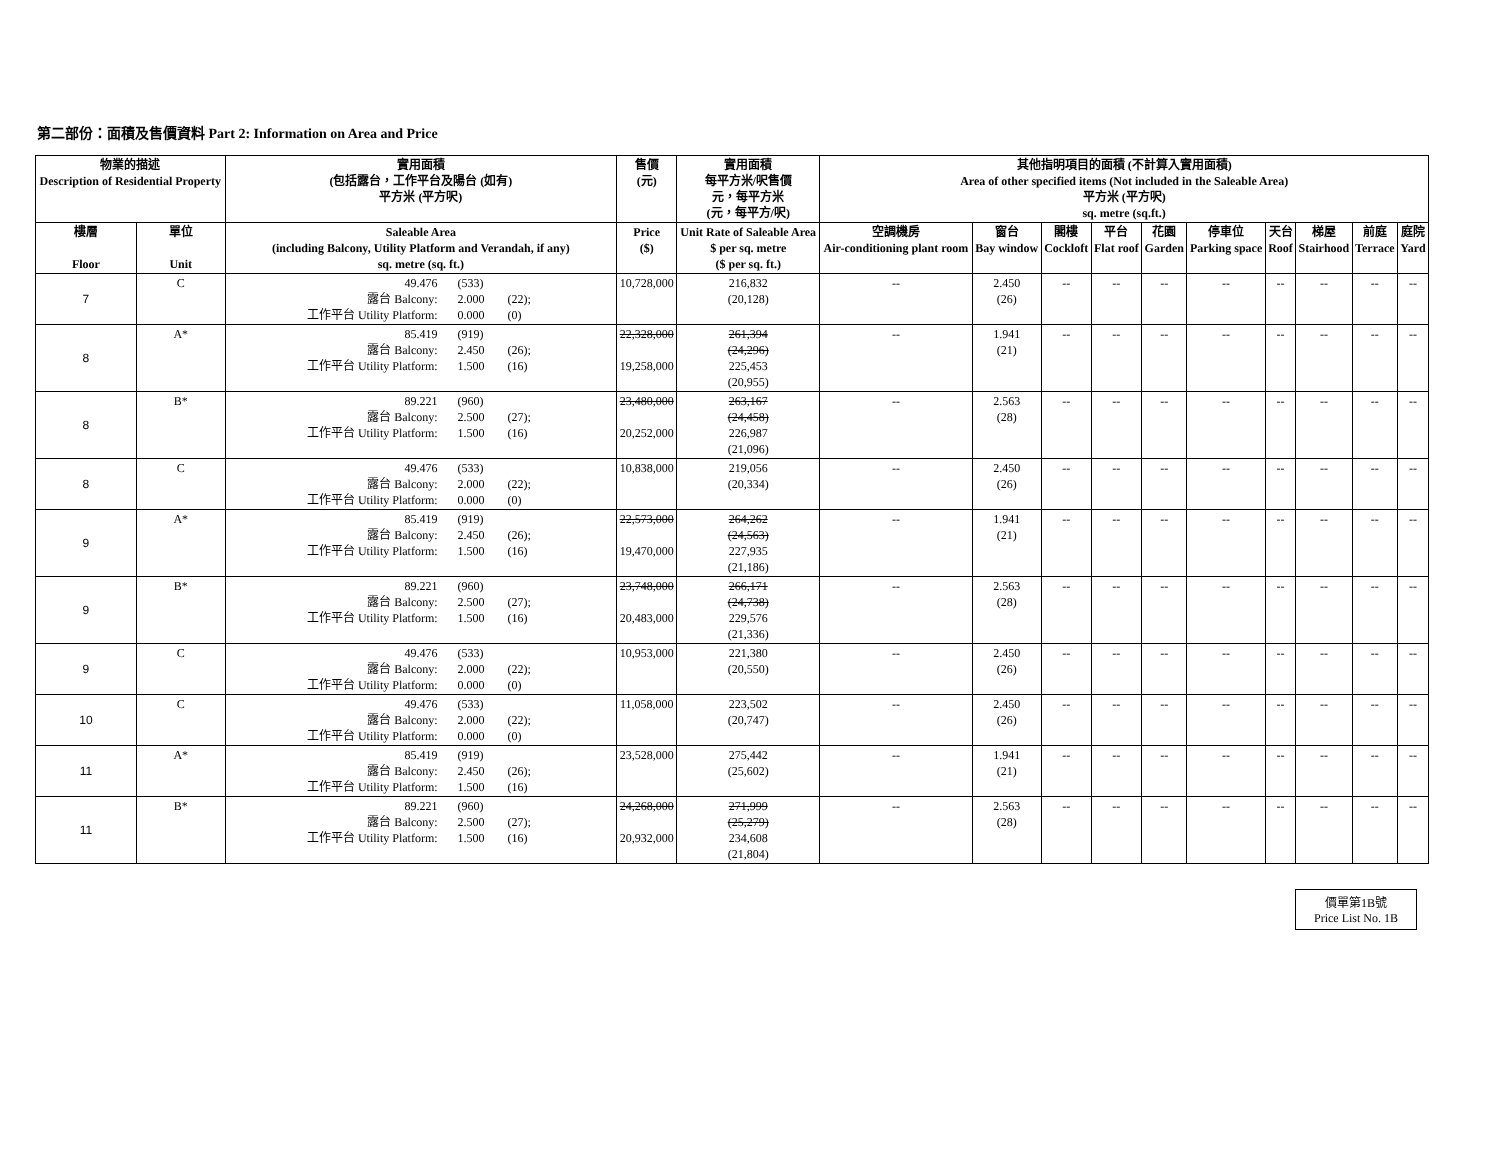第二部份：面積及售價資料 Part 2: Information on Area and Price
| 物業的描述 Description of Residential Property | | 實用面積 (包括露台，工作平台及陽台 (如有) 平方米 (平方呎) | 售價 (元) | 實用面積 每平方米/呎售價 元，每平方米 (元，每平方/呎) | 其他指明項目的面積 (不計算入實用面積) Area of other specified items (Not included in the Saleable Area) 平方米 (平方呎) sq. metre (sq.ft.) | | | | | | | | | |
| --- | --- | --- | --- | --- | --- | --- | --- | --- | --- | --- | --- | --- | --- | --- |
| 樓層 Floor | 單位 Unit | Saleable Area (including Balcony, Utility Platform and Verandah, if any) sq. metre (sq. ft.) | Price ($) | Unit Rate of Saleable Area $ per sq. metre ($ per sq. ft.) | 空調機房 Air-conditioning plant room | 窗台 Bay window | 閣樓 Cockloft | 平台 Flat roof | 花園 Garden | 停車位 Parking space | 天台 Roof | 梯屋 Stairhood | 前庭 Terrace | 庭院 Yard |
| 7 | C | 49.476 (533) 露台 Balcony: 2.000 (22); 工作平台 Utility Platform: 0.000 (0) | 10,728,000 | 216,832 (20,128) | -- | 2.450 (26) | -- | -- | -- | -- | -- | -- | -- | -- |
| 8 | A* | 85.419 (919) 露台 Balcony: 2.450 (26); 工作平台 Utility Platform: 1.500 (16) | 22,328,000 19,258,000 | 261,394 (24,296) 225,453 (20,955) | -- | 1.941 (21) | -- | -- | -- | -- | -- | -- | -- | -- |
| 8 | B* | 89.221 (960) 露台 Balcony: 2.500 (27); 工作平台 Utility Platform: 1.500 (16) | 23,480,000 20,252,000 | 263,167 (24,458) 226,987 (21,096) | -- | 2.563 (28) | -- | -- | -- | -- | -- | -- | -- | -- |
| 8 | C | 49.476 (533) 露台 Balcony: 2.000 (22); 工作平台 Utility Platform: 0.000 (0) | 10,838,000 | 219,056 (20,334) | -- | 2.450 (26) | -- | -- | -- | -- | -- | -- | -- | -- |
| 9 | A* | 85.419 (919) 露台 Balcony: 2.450 (26); 工作平台 Utility Platform: 1.500 (16) | 22,573,000 19,470,000 | 264,262 (24,563) 227,935 (21,186) | -- | 1.941 (21) | -- | -- | -- | -- | -- | -- | -- | -- |
| 9 | B* | 89.221 (960) 露台 Balcony: 2.500 (27); 工作平台 Utility Platform: 1.500 (16) | 23,748,000 20,483,000 | 266,171 (24,738) 229,576 (21,336) | -- | 2.563 (28) | -- | -- | -- | -- | -- | -- | -- | -- |
| 9 | C | 49.476 (533) 露台 Balcony: 2.000 (22); 工作平台 Utility Platform: 0.000 (0) | 10,953,000 | 221,380 (20,550) | -- | 2.450 (26) | -- | -- | -- | -- | -- | -- | -- | -- |
| 10 | C | 49.476 (533) 露台 Balcony: 2.000 (22); 工作平台 Utility Platform: 0.000 (0) | 11,058,000 | 223,502 (20,747) | -- | 2.450 (26) | -- | -- | -- | -- | -- | -- | -- | -- |
| 11 | A* | 85.419 (919) 露台 Balcony: 2.450 (26); 工作平台 Utility Platform: 1.500 (16) | 23,528,000 | 275,442 (25,602) | -- | 1.941 (21) | -- | -- | -- | -- | -- | -- | -- | -- |
| 11 | B* | 89.221 (960) 露台 Balcony: 2.500 (27); 工作平台 Utility Platform: 1.500 (16) | 24,268,000 20,932,000 | 271,999 (25,279) 234,608 (21,804) | -- | 2.563 (28) | -- | -- | -- | -- | -- | -- | -- | -- |
價單第1B號
Price List No. 1B